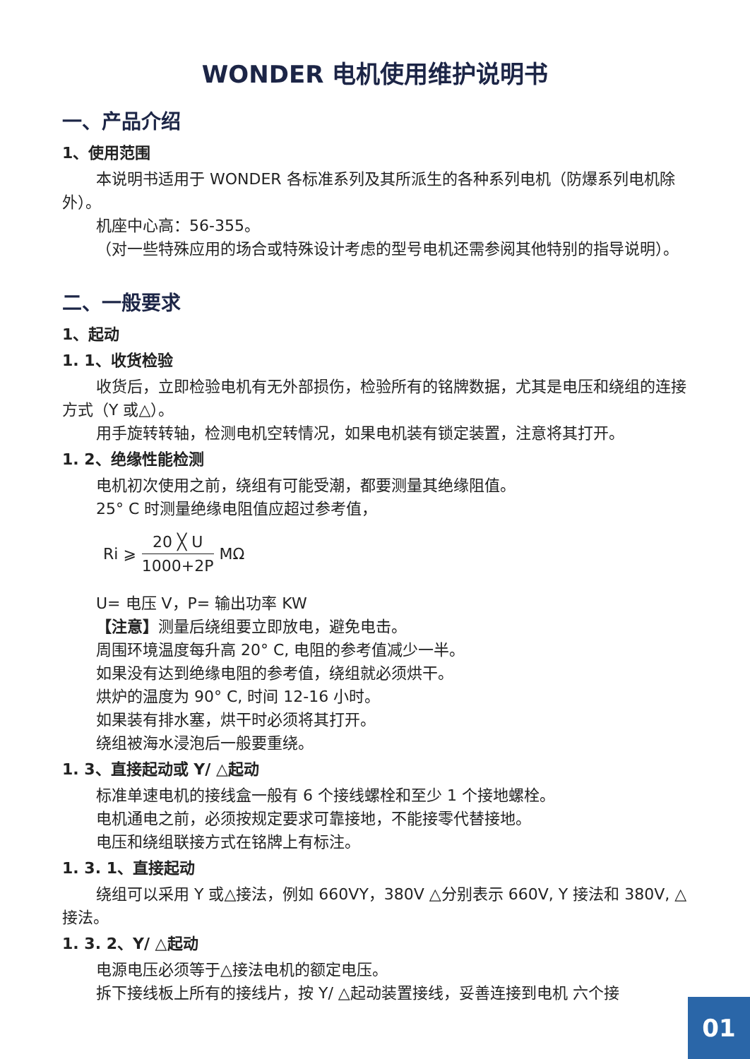WONDER 电机使用维护说明书
一、产品介绍
1、使用范围
本说明书适用于 WONDER 各标准系列及其所派生的各种系列电机（防爆系列电机除外）。
机座中心高：56-355。
（对一些特殊应用的场合或特殊设计考虑的型号电机还需参阅其他特别的指导说明）。
二、一般要求
1、起动
1. 1、收货检验
收货后，立即检验电机有无外部损伤，检验所有的铭牌数据，尤其是电压和绕组的连接方式（Y 或△）。
用手旋转转轴，检测电机空转情况，如果电机装有锁定装置，注意将其打开。
1. 2、绝缘性能检测
电机初次使用之前，绕组有可能受潮，都要测量其绝缘阻值。
25° C 时测量绝缘电阻值应超过参考值，
Ri ⩾ 20 ╳ U 1000+2P MΩ
U= 电压 V，P= 输出功率 KW
【注意】测量后绕组要立即放电，避免电击。
周围环境温度每升高 20° C, 电阻的参考值减少一半。
如果没有达到绝缘电阻的参考值，绕组就必须烘干。
烘炉的温度为 90° C, 时间 12-16 小时。
如果装有排水塞，烘干时必须将其打开。
绕组被海水浸泡后一般要重绕。
1. 3、直接起动或 Y/ △起动
标准单速电机的接线盒一般有 6 个接线螺栓和至少 1 个接地螺栓。
电机通电之前，必须按规定要求可靠接地，不能接零代替接地。
电压和绕组联接方式在铭牌上有标注。
1. 3. 1、直接起动
绕组可以采用 Y 或△接法，例如 660VY，380V △分别表示 660V, Y 接法和 380V, △接法。
1. 3. 2、Y/ △起动
电源电压必须等于△接法电机的额定电压。
拆下接线板上所有的接线片，按 Y/ △起动装置接线，妥善连接到电机 六个接
01